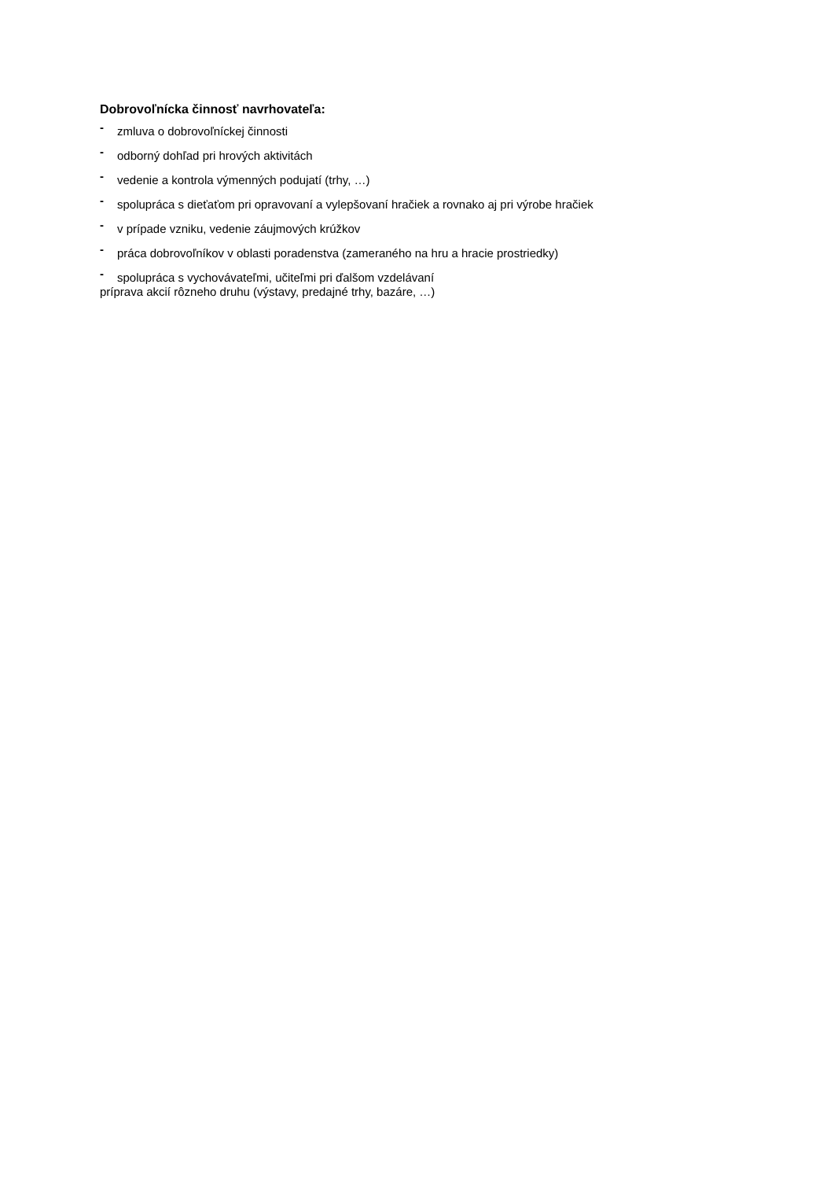Dobrovoľnícka činnosť navrhovateľa:
- zmluva o dobrovoľníckej činnosti
- odborný dohľad pri hrových aktivitách
- vedenie a kontrola výmenných podujatí (trhy, …)
- spolupráca s dieťaťom pri opravovaní a vylepšovaní hračiek a rovnako aj pri výrobe hračiek
- v prípade vzniku, vedenie záujmových krúžkov
- práca dobrovoľníkov v oblasti poradenstva (zameraného na hru a hracie prostriedky)
- spolupráca s vychovávateľmi, učiteľmi pri ďalšom vzdelávaní
príprava akcií rôzneho druhu (výstavy, predajné trhy, bazáre, …)